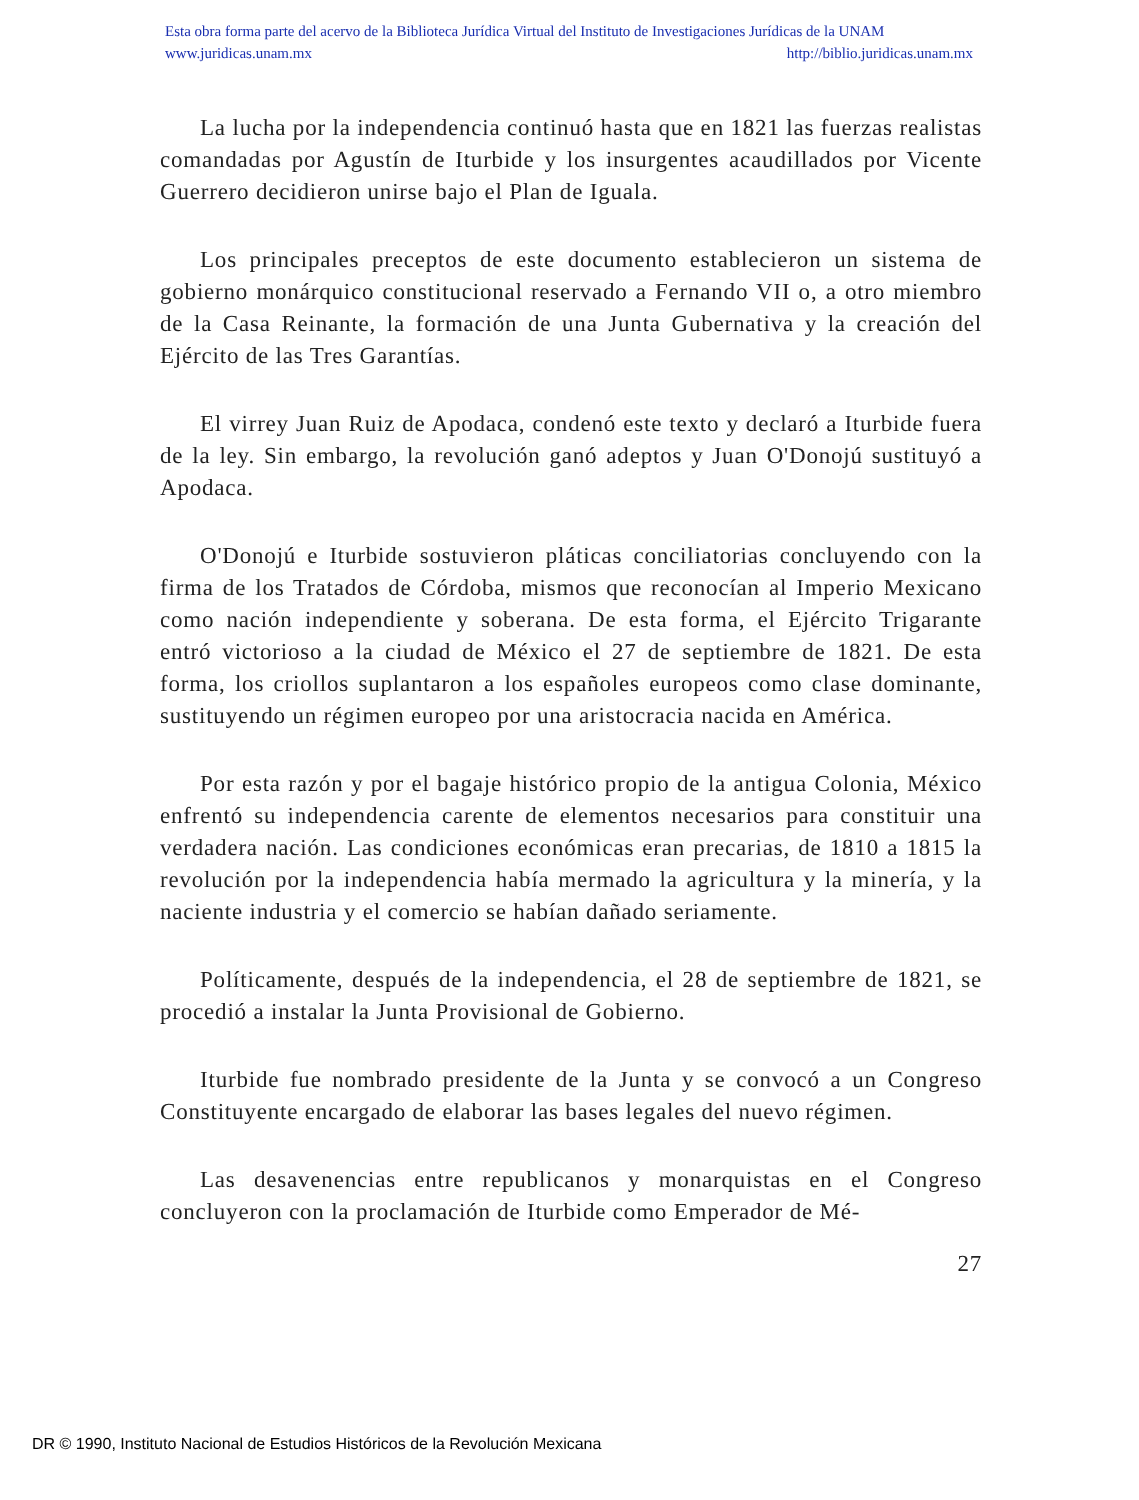Esta obra forma parte del acervo de la Biblioteca Jurídica Virtual del Instituto de Investigaciones Jurídicas de la UNAM
www.juridicas.unam.mx http://biblio.juridicas.unam.mx
La lucha por la independencia continuó hasta que en 1821 las fuerzas realistas comandadas por Agustín de Iturbide y los insurgentes acaudillados por Vicente Guerrero decidieron unirse bajo el Plan de Iguala.
Los principales preceptos de este documento establecieron un sistema de gobierno monárquico constitucional reservado a Fernando VII o, a otro miembro de la Casa Reinante, la formación de una Junta Gubernativa y la creación del Ejército de las Tres Garantías.
El virrey Juan Ruiz de Apodaca, condenó este texto y declaró a Iturbide fuera de la ley. Sin embargo, la revolución ganó adeptos y Juan O'Donojú sustituyó a Apodaca.
O'Donojú e Iturbide sostuvieron pláticas conciliatorias concluyendo con la firma de los Tratados de Córdoba, mismos que reconocían al Imperio Mexicano como nación independiente y soberana. De esta forma, el Ejército Trigarante entró victorioso a la ciudad de México el 27 de septiembre de 1821. De esta forma, los criollos suplantaron a los españoles europeos como clase dominante, sustituyendo un régimen europeo por una aristocracia nacida en América.
Por esta razón y por el bagaje histórico propio de la antigua Colonia, México enfrentó su independencia carente de elementos necesarios para constituir una verdadera nación. Las condiciones económicas eran precarias, de 1810 a 1815 la revolución por la independencia había mermado la agricultura y la minería, y la naciente industria y el comercio se habían dañado seriamente.
Políticamente, después de la independencia, el 28 de septiembre de 1821, se procedió a instalar la Junta Provisional de Gobierno.
Iturbide fue nombrado presidente de la Junta y se convocó a un Congreso Constituyente encargado de elaborar las bases legales del nuevo régimen.
Las desavenencias entre republicanos y monarquistas en el Congreso concluyeron con la proclamación de Iturbide como Emperador de Mé-
27
DR © 1990, Instituto Nacional de Estudios Históricos de la Revolución Mexicana